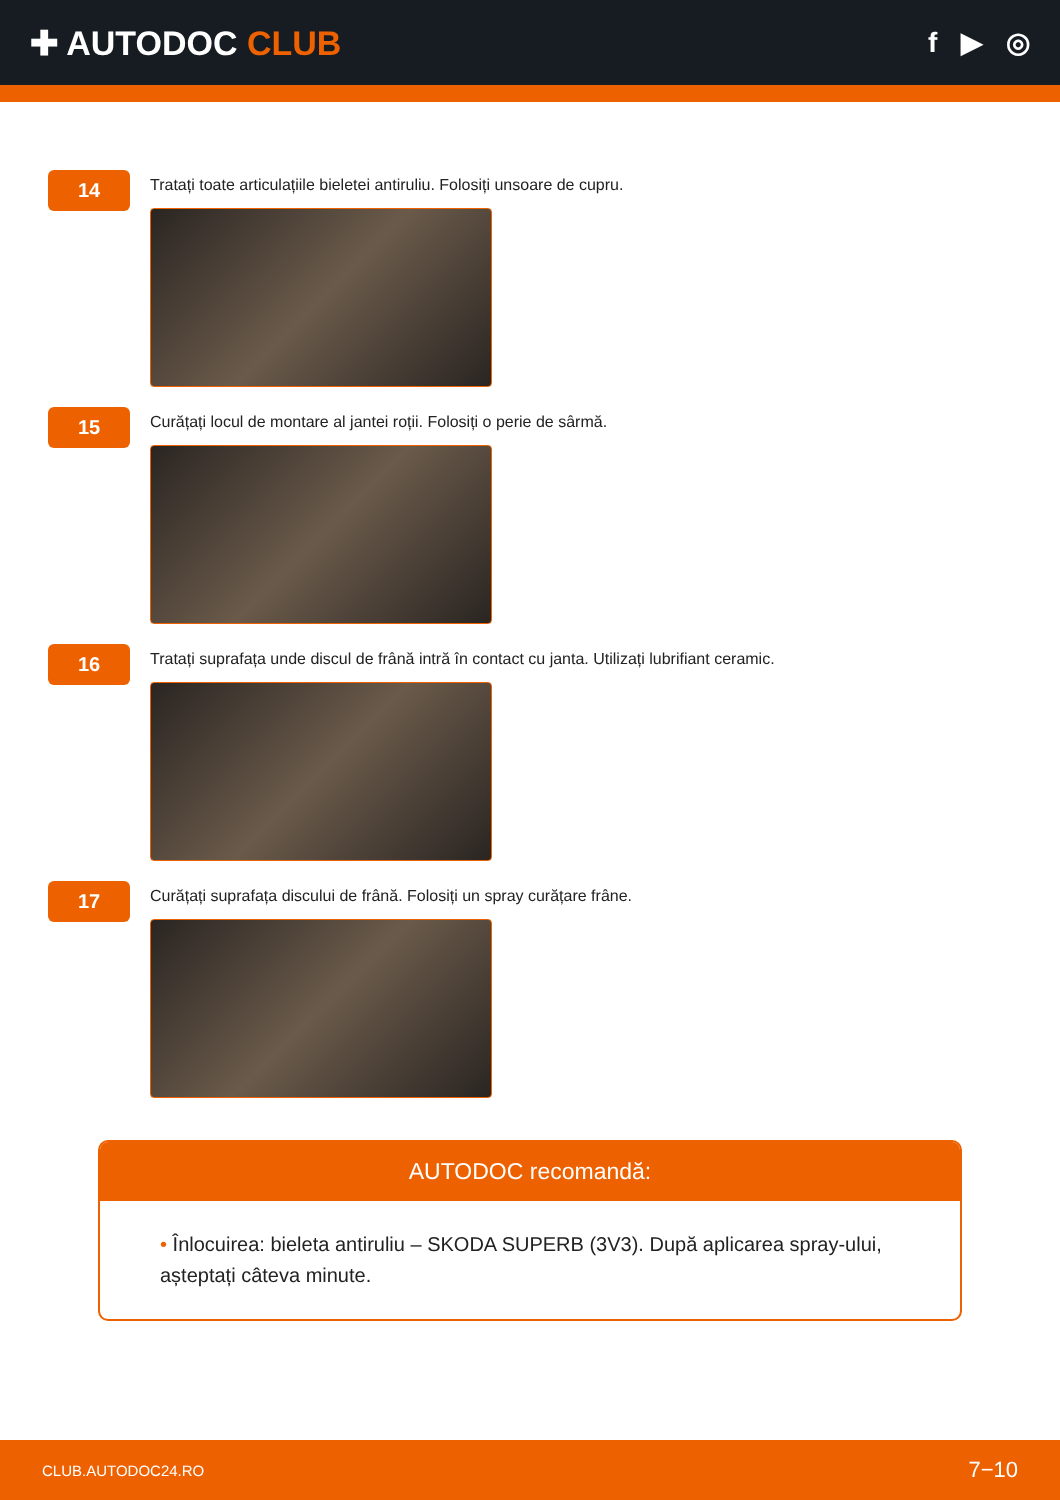✚ AUTODOC CLUB
f ▶ ◎
14
Tratați toate articulațiile bieletei antiruliu. Folosiți unsoare de cupru.
15
Curățați locul de montare al jantei roții. Folosiți o perie de sârmă.
16
Tratați suprafața unde discul de frână intră în contact cu janta. Utilizați lubrifiant ceramic.
17
Curățați suprafața discului de frână. Folosiți un spray curățare frâne.
AUTODOC recomandă:
• Înlocuirea: bieleta antiruliu – SKODA SUPERB (3V3). După aplicarea spray-ului, așteptați câteva minute.
CLUB.AUTODOC24.RO 7−10